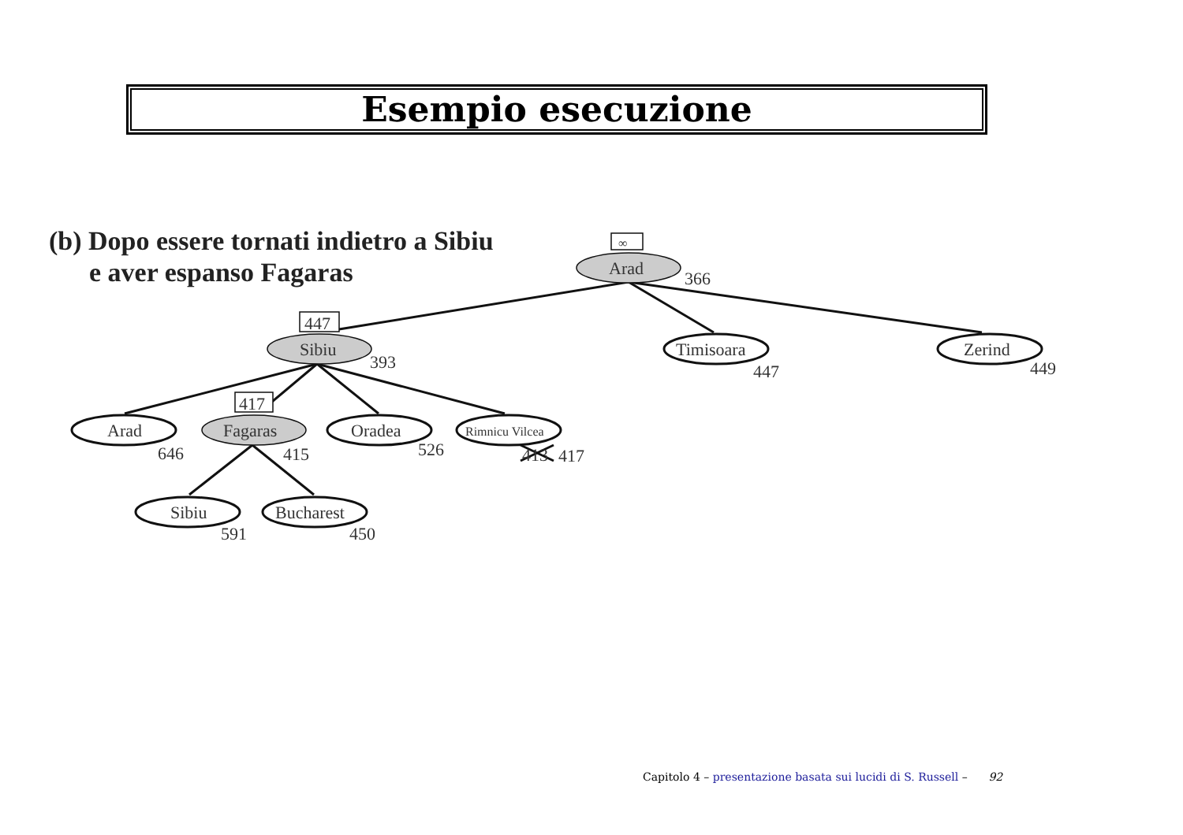Esempio esecuzione
(b) Dopo essere tornati indietro a Sibiu
e aver espanso Fagaras
∞
447
417
Arad
366
Sibiu
393
Timisoara
447
Zerind
449
Arad
646
Fagaras
415
Oradea
526
Rimnicu Vilcea
413
417
Sibiu
591
Bucharest
450
Capitolo 4 – presentazione basata sui lucidi di S. Russell – 92